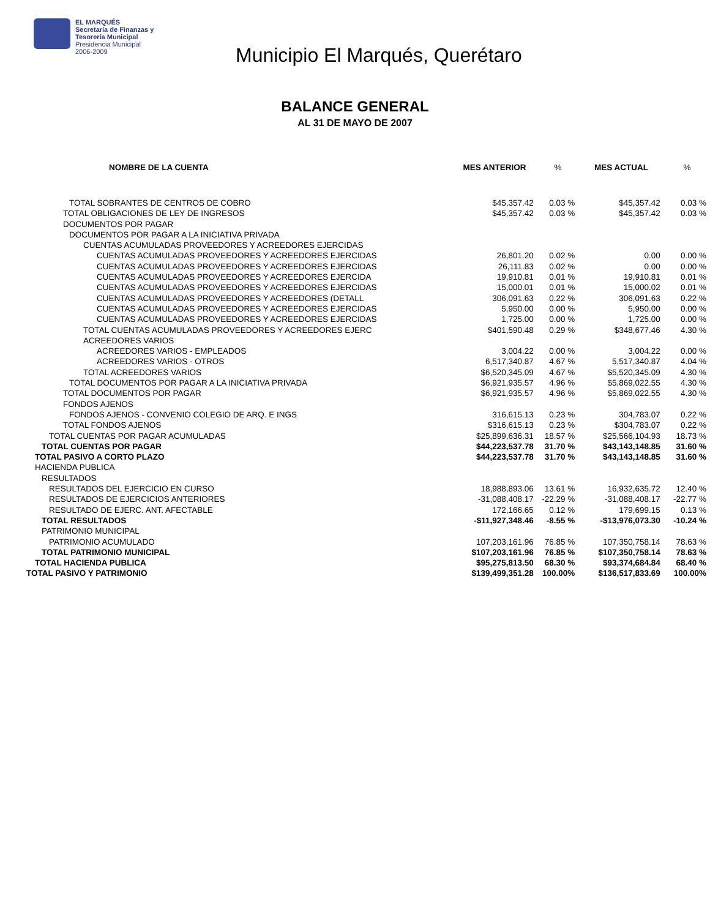EL MARQUÉS
Secretaría de Finanzas y
Tesorería Municipal
Presidencia Municipal
2006-2009
Municipio El Marqués, Querétaro
BALANCE GENERAL
AL 31 DE MAYO DE 2007
| NOMBRE DE LA CUENTA | MES ANTERIOR | % | MES ACTUAL | % |
| --- | --- | --- | --- | --- |
| TOTAL SOBRANTES DE CENTROS DE COBRO | $45,357.42 | 0.03 % | $45,357.42 | 0.03 % |
| TOTAL OBLIGACIONES DE LEY DE INGRESOS | $45,357.42 | 0.03 % | $45,357.42 | 0.03 % |
| DOCUMENTOS POR PAGAR | | | | |
| DOCUMENTOS POR PAGAR A LA INICIATIVA PRIVADA | | | | |
| CUENTAS ACUMULADAS PROVEEDORES Y ACREEDORES EJERCIDAS | | | | |
| CUENTAS ACUMULADAS PROVEEDORES Y ACREEDORES EJERCIDAS | 26,801.20 | 0.02 % | 0.00 | 0.00 % |
| CUENTAS ACUMULADAS PROVEEDORES Y ACREEDORES EJERCIDAS | 26,111.83 | 0.02 % | 0.00 | 0.00 % |
| CUENTAS ACUMULADAS PROVEEDORES Y ACREEDORES EJERCIDA | 19,910.81 | 0.01 % | 19,910.81 | 0.01 % |
| CUENTAS ACUMULADAS PROVEEDORES Y ACREEDORES EJERCIDAS | 15,000.01 | 0.01 % | 15,000.02 | 0.01 % |
| CUENTAS ACUMULADAS PROVEEDORES Y ACREEDORES (DETALL | 306,091.63 | 0.22 % | 306,091.63 | 0.22 % |
| CUENTAS ACUMULADAS PROVEEDORES Y ACREEDORES EJERCIDAS | 5,950.00 | 0.00 % | 5,950.00 | 0.00 % |
| CUENTAS ACUMULADAS PROVEEDORES Y ACREEDORES EJERCIDAS | 1,725.00 | 0.00 % | 1,725.00 | 0.00 % |
| TOTAL CUENTAS ACUMULADAS PROVEEDORES Y ACREEDORES EJERC | $401,590.48 | 0.29 % | $348,677.46 | 4.30 % |
| ACREEDORES VARIOS | | | | |
| ACREEDORES VARIOS - EMPLEADOS | 3,004.22 | 0.00 % | 3,004.22 | 0.00 % |
| ACREEDORES VARIOS - OTROS | 6,517,340.87 | 4.67 % | 5,517,340.87 | 4.04 % |
| TOTAL ACREEDORES VARIOS | $6,520,345.09 | 4.67 % | $5,520,345.09 | 4.30 % |
| TOTAL DOCUMENTOS POR PAGAR A LA INICIATIVA PRIVADA | $6,921,935.57 | 4.96 % | $5,869,022.55 | 4.30 % |
| TOTAL DOCUMENTOS POR PAGAR | $6,921,935.57 | 4.96 % | $5,869,022.55 | 4.30 % |
| FONDOS AJENOS | | | | |
| FONDOS AJENOS - CONVENIO COLEGIO DE ARQ. E INGS | 316,615.13 | 0.23 % | 304,783.07 | 0.22 % |
| TOTAL FONDOS AJENOS | $316,615.13 | 0.23 % | $304,783.07 | 0.22 % |
| TOTAL CUENTAS POR PAGAR ACUMULADAS | $25,899,636.31 | 18.57 % | $25,566,104.93 | 18.73 % |
| TOTAL CUENTAS POR PAGAR | $44,223,537.78 | 31.70 % | $43,143,148.85 | 31.60 % |
| TOTAL PASIVO A CORTO PLAZO | $44,223,537.78 | 31.70 % | $43,143,148.85 | 31.60 % |
| HACIENDA PUBLICA | | | | |
| RESULTADOS | | | | |
| RESULTADOS DEL EJERCICIO EN CURSO | 18,988,893.06 | 13.61 % | 16,932,635.72 | 12.40 % |
| RESULTADOS DE EJERCICIOS ANTERIORES | -31,088,408.17 | -22.29 % | -31,088,408.17 | -22.77 % |
| RESULTADO DE EJERC. ANT. AFECTABLE | 172,166.65 | 0.12 % | 179,699.15 | 0.13 % |
| TOTAL RESULTADOS | -$11,927,348.46 | -8.55 % | -$13,976,073.30 | -10.24 % |
| PATRIMONIO MUNICIPAL | | | | |
| PATRIMONIO ACUMULADO | 107,203,161.96 | 76.85 % | 107,350,758.14 | 78.63 % |
| TOTAL PATRIMONIO MUNICIPAL | $107,203,161.96 | 76.85 % | $107,350,758.14 | 78.63 % |
| TOTAL HACIENDA PUBLICA | $95,275,813.50 | 68.30 % | $93,374,684.84 | 68.40 % |
| TOTAL PASIVO Y PATRIMONIO | $139,499,351.28 | 100.00% | $136,517,833.69 | 100.00% |